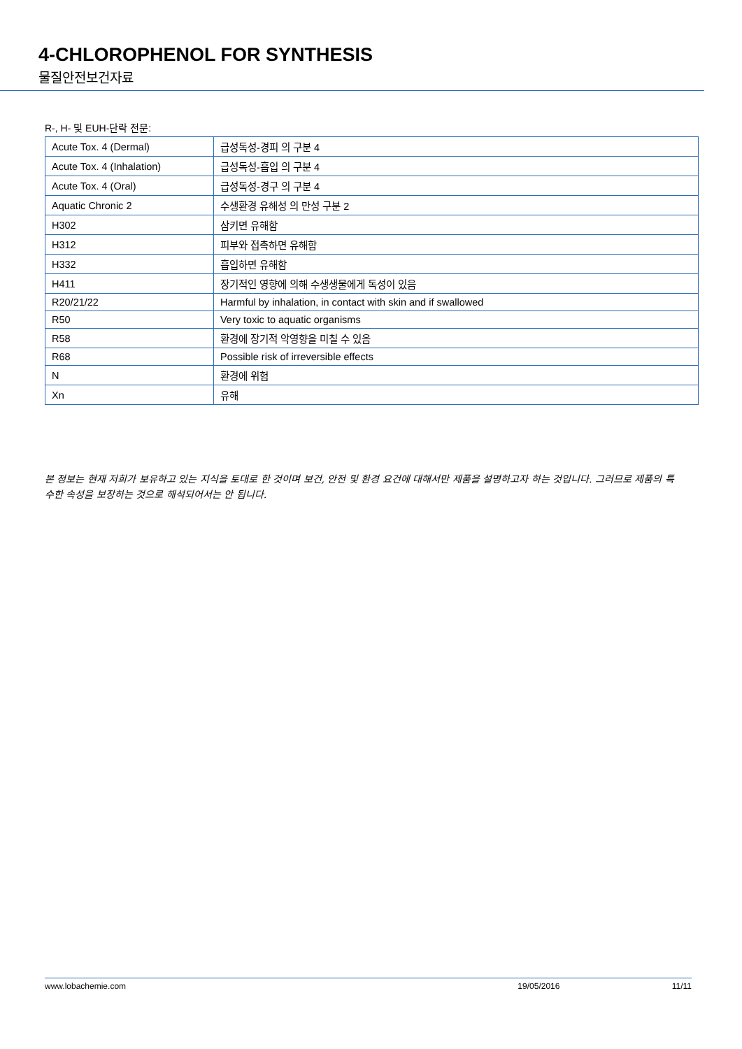4-CHLOROPHENOL FOR SYNTHESIS
물질안전보건자료
R-, H- 및 EUH-단락 전문:
| Acute Tox. 4 (Dermal) | 급성독성-경피 의 구분 4 |
| Acute Tox. 4 (Inhalation) | 급성독성-흡입 의 구분 4 |
| Acute Tox. 4 (Oral) | 급성독성-경구 의 구분 4 |
| Aquatic Chronic 2 | 수생환경 유해성 의 만성 구분 2 |
| H302 | 삼키면 유해함 |
| H312 | 피부와 접촉하면 유해함 |
| H332 | 흡입하면 유해함 |
| H411 | 장기적인 영향에 의해 수생생물에게 독성이 있음 |
| R20/21/22 | Harmful by inhalation, in contact with skin and if swallowed |
| R50 | Very toxic to aquatic organisms |
| R58 | 환경에 장기적 악영향을 미칠 수 있음 |
| R68 | Possible risk of irreversible effects |
| N | 환경에 위험 |
| Xn | 유해 |
본 정보는 현재 저희가 보유하고 있는 지식을 토대로 한 것이며 보건, 안전 및 환경 요건에 대해서만 제품을 설명하고자 하는 것입니다. 그러므로 제품의 특수한 속성을 보장하는 것으로 해석되어서는 안 됩니다.
www.lobachemie.com 19/05/2016 11/11